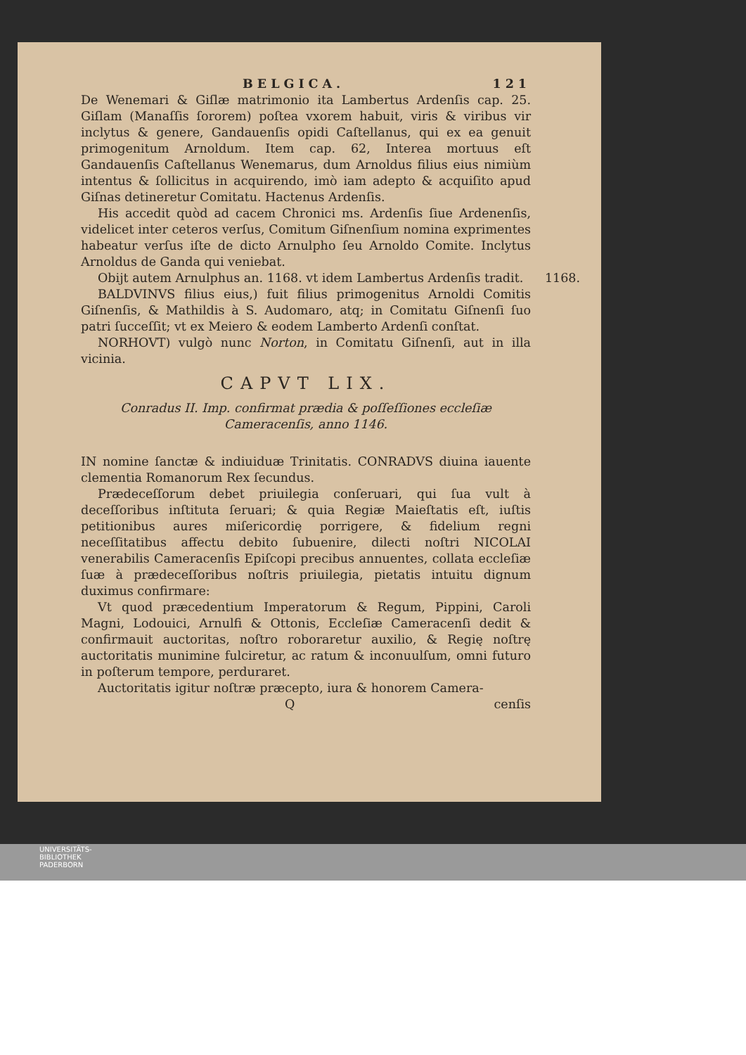BELGICA. 121
De Wenemari & Giſlæ matrimonio ita Lambertus Ardenſis cap. 25. Giſlam (Manaſſis ſororem) poſtea vxorem habuit, viris & viribus vir inclytus & genere, Gandauenſis opidi Caſtellanus, qui ex ea genuit primogenitum Arnoldum. Item cap. 62, Interea mortuus eſt Gandauenſis Caſtellanus Wenemarus, dum Arnoldus filius eius nimiùm intentus & ſollicitus in acquirendo, imò iam adepto & acquiſito apud Giſnas detineretur Comitatu. Hactenus Ardenſis.
His accedit quòd ad cacem Chronici ms. Ardenſis ſiue Ardenenſis, videlicet inter ceteros verſus, Comitum Giſnenſium nomina exprimentes habeatur verſus iſte de dicto Arnulpho ſeu Arnoldo Comite. Inclytus Arnoldus de Ganda qui veniebat.
1168. Obijt autem Arnulphus an. 1168. vt idem Lambertus Ardenſis tradit.
BALDVINVS filius eius,) fuit filius primogenitus Arnoldi Comitis Giſnenſis, & Mathildis à S. Audomaro, atq; in Comitatu Giſnenſi ſuo patri ſucceſſit; vt ex Meiero & eodem Lamberto Ardenſi conſtat.
NORHOVT) vulgò nunc Norton, in Comitatu Giſnenſi, aut in illa vicinia.
CAPVT LIX.
Conradus II. Imp. confirmat prædia & poſſeſſiones eccleſiæ Cameracenſis, anno 1146.
IN nomine ſanctæ & indiuiduæ Trinitatis. CONRADVS diuina iauente clementia Romanorum Rex ſecundus.
Prædeceſſorum debet priuilegia conſeruari, qui ſua vult à deceſſoribus inſtituta ſeruari; & quia Regiæ Maieſtatis eſt, iuſtis petitionibus aures miſericordię porrigere, & fidelium regni neceſſitatibus affectu debito ſubuenire, dilecti noſtri NICOLAI venerabilis Cameracenſis Epiſcopi precibus annuentes, collata eccleſiæ ſuæ à prædeceſſoribus noſtris priuilegia, pietatis intuitu dignum duximus confirmare:
Vt quod præcedentium Imperatorum & Regum, Pippini, Caroli Magni, Lodouici, Arnulfi & Ottonis, Eccleſiæ Cameracenſi dedit & confirmauit auctoritas, noſtro roboraretur auxilio, & Regię noſtrę auctoritatis munimine fulciretur, ac ratum & inconuulſum, omni futuro in poſterum tempore, perduraret.
Auctoritatis igitur noſtræ præcepto, iura & honorem Camera-
Qcenſis
UNIVERSITÄTS-
BIBLIOTHEK
PADERBORN